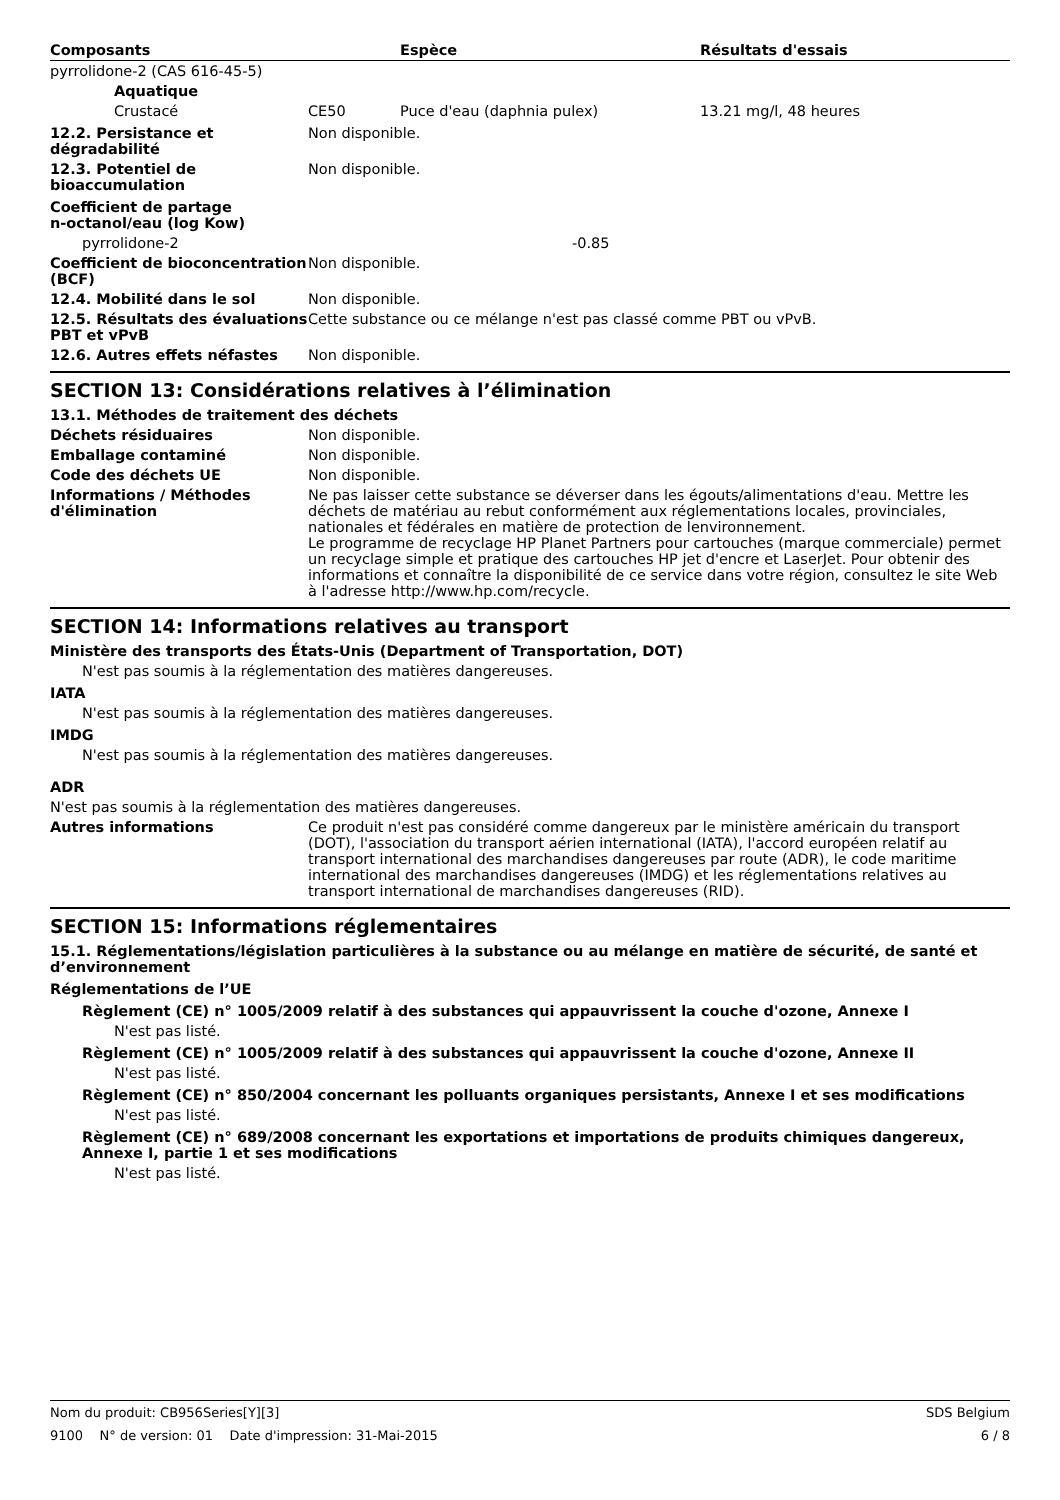| Composants | Espèce | Résultats d'essais |
| --- | --- | --- |
| pyrrolidone-2 (CAS 616-45-5) | | |
| Aquatique | | |
| Crustacé CE50 | Puce d'eau (daphnia pulex) | 13.21 mg/l, 48 heures |
12.2. Persistance et dégradabilité
Non disponible.
12.3. Potentiel de bioaccumulation
Non disponible.
Coefficient de partage n-octanol/eau (log Kow)
pyrrolidone-2 -0.85
Coefficient de bioconcentration (BCF)
Non disponible.
12.4. Mobilité dans le sol Non disponible.
12.5. Résultats des évaluations PBT et vPvB
Cette substance ou ce mélange n'est pas classé comme PBT ou vPvB.
12.6. Autres effets néfastes Non disponible.
SECTION 13: Considérations relatives à l’élimination
13.1. Méthodes de traitement des déchets
Déchets résiduaires Non disponible.
Emballage contaminé Non disponible.
Code des déchets UE Non disponible.
Informations / Méthodes d'élimination
Ne pas laisser cette substance se déverser dans les égouts/alimentations d'eau. Mettre les déchets de matériau au rebut conformément aux réglementations locales, provinciales, nationales et fédérales en matière de protection de lenvironnement.
Le programme de recyclage HP Planet Partners pour cartouches (marque commerciale) permet un recyclage simple et pratique des cartouches HP jet d'encre et LaserJet. Pour obtenir des informations et connaître la disponibilité de ce service dans votre région, consultez le site Web à l'adresse http://www.hp.com/recycle.
SECTION 14: Informations relatives au transport
Ministère des transports des États-Unis (Department of Transportation, DOT)
N'est pas soumis à la réglementation des matières dangereuses.
IATA
N'est pas soumis à la réglementation des matières dangereuses.
IMDG
N'est pas soumis à la réglementation des matières dangereuses.
ADR
N'est pas soumis à la réglementation des matières dangereuses.
Autres informations Ce produit n'est pas considéré comme dangereux par le ministère américain du transport (DOT), l'association du transport aérien international (IATA), l'accord européen relatif au transport international des marchandises dangereuses par route (ADR), le code maritime international des marchandises dangereuses (IMDG) et les réglementations relatives au transport international de marchandises dangereuses (RID).
SECTION 15: Informations réglementaires
15.1. Réglementations/législation particulières à la substance ou au mélange en matière de sécurité, de santé et d’environnement
Réglementations de l’UE
Règlement (CE) n° 1005/2009 relatif à des substances qui appauvrissent la couche d'ozone, Annexe I
N'est pas listé.
Règlement (CE) n° 1005/2009 relatif à des substances qui appauvrissent la couche d'ozone, Annexe II
N'est pas listé.
Règlement (CE) n° 850/2004 concernant les polluants organiques persistants, Annexe I et ses modifications
N'est pas listé.
Règlement (CE) n° 689/2008 concernant les exportations et importations de produits chimiques dangereux, Annexe I, partie 1 et ses modifications
N'est pas listé.
Nom du produit: CB956Series[Y][3] SDS Belgium
9100 N° de version: 01 Date d'impression: 31-Mai-2015 6 / 8